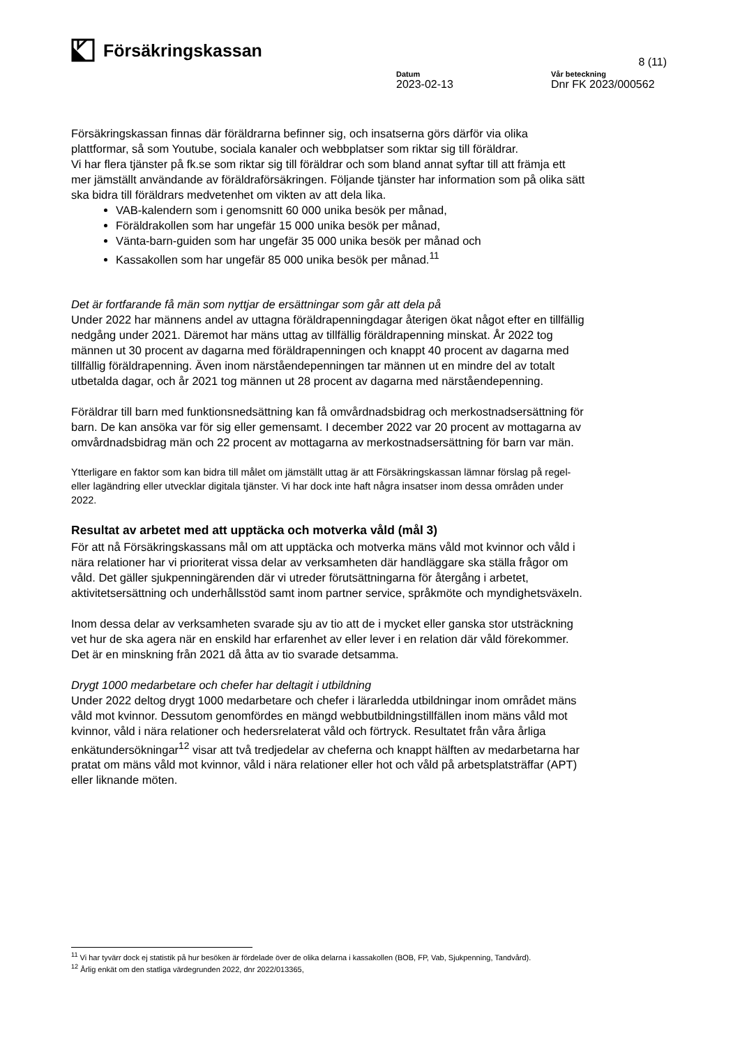Försäkringskassan
8 (11)
Datum
2023-02-13
Vår beteckning
Dnr FK 2023/000562
Försäkringskassan finnas där föräldrarna befinner sig, och insatserna görs därför via olika plattformar, så som Youtube, sociala kanaler och webbplatser som riktar sig till föräldrar.
Vi har flera tjänster på fk.se som riktar sig till föräldrar och som bland annat syftar till att främja ett mer jämställt användande av föräldraförsäkringen. Följande tjänster har information som på olika sätt ska bidra till föräldrars medvetenhet om vikten av att dela lika.
VAB-kalendern som i genomsnitt 60 000 unika besök per månad,
Föräldrakollen som har ungefär 15 000 unika besök per månad,
Vänta-barn-guiden som har ungefär 35 000 unika besök per månad och
Kassakollen som har ungefär 85 000 unika besök per månad.<sup>11</sup>
Det är fortfarande få män som nyttjar de ersättningar som går att dela på
Under 2022 har männens andel av uttagna föräldrapenningdagar återigen ökat något efter en tillfällig nedgång under 2021. Däremot har mäns uttag av tillfällig föräldrapenning minskat. År 2022 tog männen ut 30 procent av dagarna med föräldrapenningen och knappt 40 procent av dagarna med tillfällig föräldrapenning. Även inom närståendepenningen tar männen ut en mindre del av totalt utbetalda dagar, och år 2021 tog männen ut 28 procent av dagarna med närståendepenning.
Föräldrar till barn med funktionsnedsättning kan få omvårdnadsbidrag och merkostnadsersättning för barn. De kan ansöka var för sig eller gemensamt. I december 2022 var 20 procent av mottagarna av omvårdnadsbidrag män och 22 procent av mottagarna av merkostnadsersättning för barn var män.
Ytterligare en faktor som kan bidra till målet om jämställt uttag är att Försäkringskassan lämnar förslag på regel- eller lagändring eller utvecklar digitala tjänster. Vi har dock inte haft några insatser inom dessa områden under 2022.
Resultat av arbetet med att upptäcka och motverka våld (mål 3)
För att nå Försäkringskassans mål om att upptäcka och motverka mäns våld mot kvinnor och våld i nära relationer har vi prioriterat vissa delar av verksamheten där handläggare ska ställa frågor om våld. Det gäller sjukpenningärenden där vi utreder förutsättningarna för återgång i arbetet, aktivitetsersättning och underhållsstöd samt inom partner service, språkmöte och myndighetsväxeln.
Inom dessa delar av verksamheten svarade sju av tio att de i mycket eller ganska stor utsträckning vet hur de ska agera när en enskild har erfarenhet av eller lever i en relation där våld förekommer. Det är en minskning från 2021 då åtta av tio svarade detsamma.
Drygt 1000 medarbetare och chefer har deltagit i utbildning
Under 2022 deltog drygt 1000 medarbetare och chefer i lärarledda utbildningar inom området mäns våld mot kvinnor. Dessutom genomfördes en mängd webbutbildningstillfällen inom mäns våld mot kvinnor, våld i nära relationer och hedersrelaterat våld och förtryck. Resultatet från våra årliga enkätundersökningar<sup>12</sup> visar att två tredjedelar av cheferna och knappt hälften av medarbetarna har pratat om mäns våld mot kvinnor, våld i nära relationer eller hot och våld på arbetsplatsträffar (APT) eller liknande möten.
<sup>11</sup> Vi har tyvärr dock ej statistik på hur besöken är fördelade över de olika delarna i kassakollen (BOB, FP, Vab, Sjukpenning, Tandvård).
<sup>12</sup> Årlig enkät om den statliga värdegrunden 2022, dnr 2022/013365,